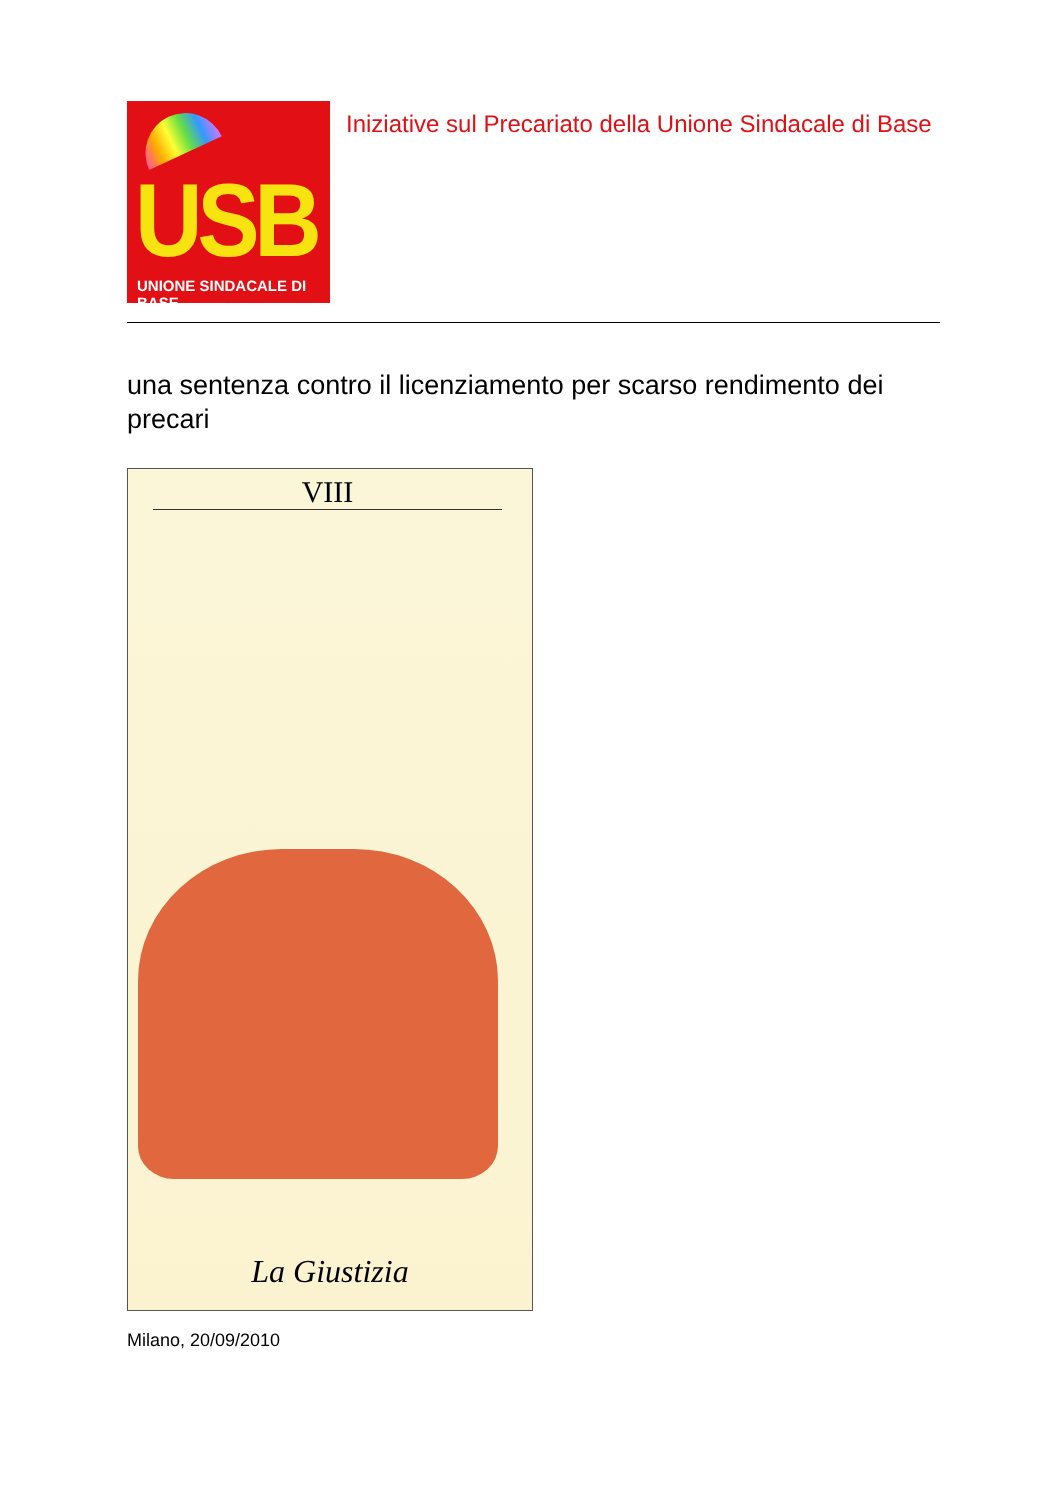USB
UNIONE SINDACALE DI BASE
Iniziative sul Precariato della Unione Sindacale di Base
una sentenza contro il licenziamento per scarso rendimento dei precari
VIII
La Giustizia
Milano, 20/09/2010